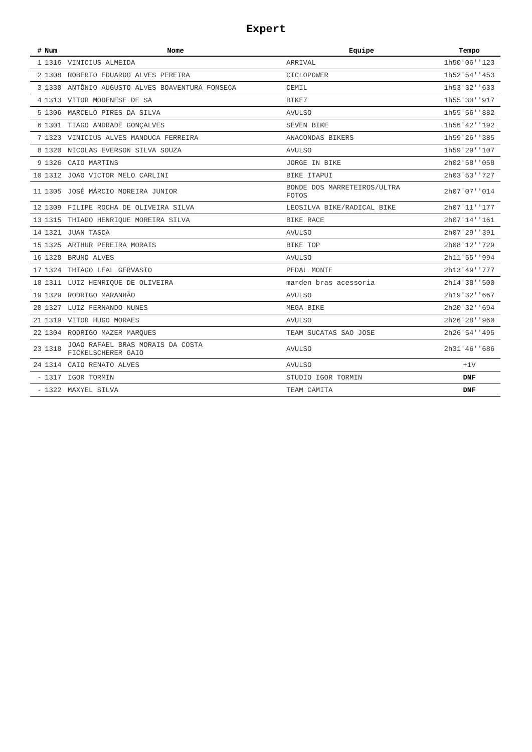Expert
| # | Num | Nome | Equipe | Tempo |
| --- | --- | --- | --- | --- |
| 1 | 1316 | VINICIUS ALMEIDA | ARRIVAL | 1h50'06''123 |
| 2 | 1308 | ROBERTO EDUARDO ALVES PEREIRA | CICLOPOWER | 1h52'54''453 |
| 3 | 1330 | ANTÔNIO AUGUSTO ALVES BOAVENTURA FONSECA | CEMIL | 1h53'32''633 |
| 4 | 1313 | VITOR MODENESE DE SA | BIKE7 | 1h55'30''917 |
| 5 | 1306 | MARCELO PIRES DA SILVA | AVULSO | 1h55'56''882 |
| 6 | 1301 | TIAGO ANDRADE GONÇALVES | SEVEN BIKE | 1h56'42''192 |
| 7 | 1323 | VINICIUS ALVES MANDUCA FERREIRA | ANACONDAS BIKERS | 1h59'26''385 |
| 8 | 1320 | NICOLAS EVERSON SILVA SOUZA | AVULSO | 1h59'29''107 |
| 9 | 1326 | CAIO MARTINS | JORGE IN BIKE | 2h02'58''058 |
| 10 | 1312 | JOAO VICTOR MELO CARLINI | BIKE ITAPUI | 2h03'53''727 |
| 11 | 1305 | JOSÉ MÁRCIO MOREIRA JUNIOR | BONDE DOS MARRETEIROS/ULTRA FOTOS | 2h07'07''014 |
| 12 | 1309 | FILIPE ROCHA DE OLIVEIRA SILVA | LEOSILVA BIKE/RADICAL BIKE | 2h07'11''177 |
| 13 | 1315 | THIAGO HENRIQUE MOREIRA SILVA | BIKE RACE | 2h07'14''161 |
| 14 | 1321 | JUAN TASCA | AVULSO | 2h07'29''391 |
| 15 | 1325 | ARTHUR PEREIRA MORAIS | BIKE TOP | 2h08'12''729 |
| 16 | 1328 | BRUNO ALVES | AVULSO | 2h11'55''994 |
| 17 | 1324 | THIAGO LEAL GERVASIO | PEDAL MONTE | 2h13'49''777 |
| 18 | 1311 | LUIZ HENRIQUE DE OLIVEIRA | marden bras acessoria | 2h14'38''500 |
| 19 | 1329 | RODRIGO MARANHÃO | AVULSO | 2h19'32''667 |
| 20 | 1327 | LUIZ FERNANDO NUNES | MEGA BIKE | 2h20'32''694 |
| 21 | 1319 | VITOR HUGO MORAES | AVULSO | 2h26'28''960 |
| 22 | 1304 | RODRIGO MAZER MARQUES | TEAM SUCATAS SAO JOSE | 2h26'54''495 |
| 23 | 1318 | JOAO RAFAEL BRAS MORAIS DA COSTA FICKELSCHERER GAIO | AVULSO | 2h31'46''686 |
| 24 | 1314 | CAIO RENATO ALVES | AVULSO | +1V |
| - | 1317 | IGOR TORMIN | STUDIO IGOR TORMIN | DNF |
| - | 1322 | MAXYEL SILVA | TEAM CAMITA | DNF |